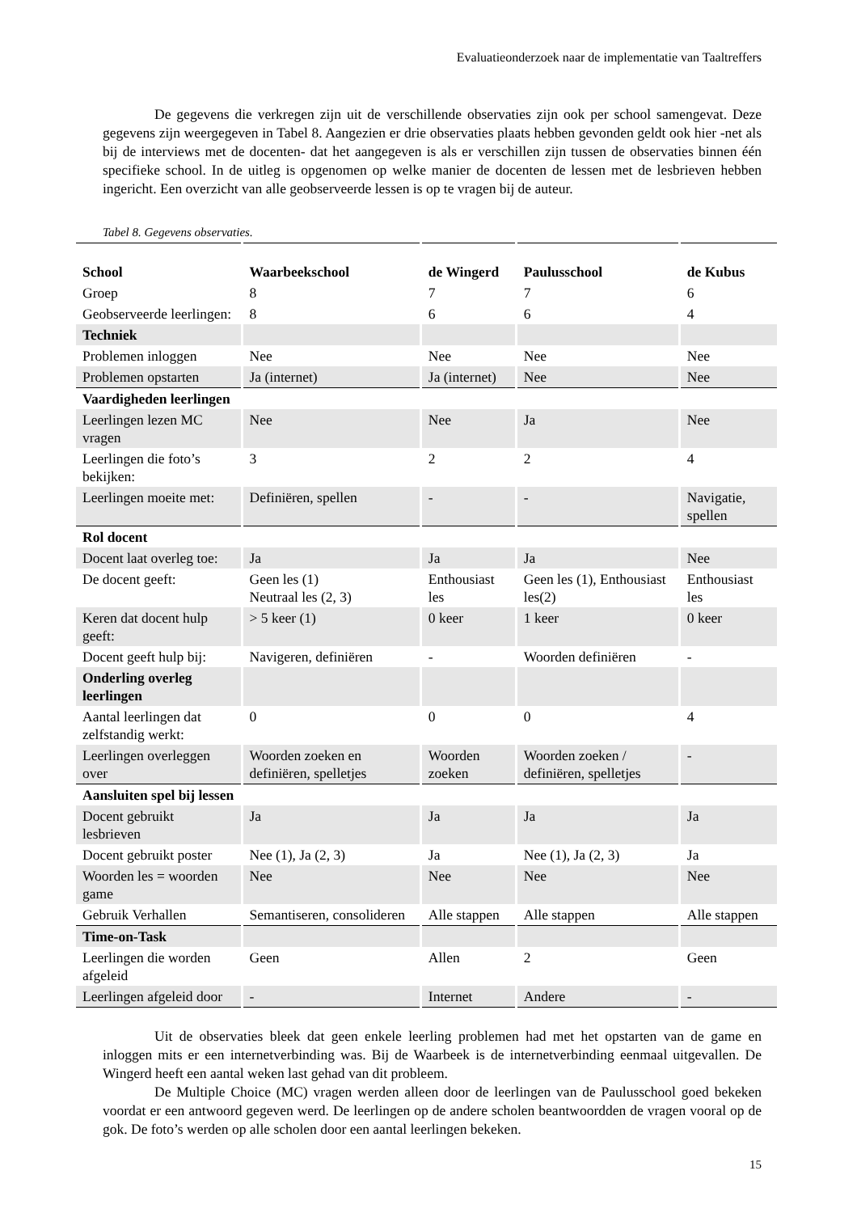Evaluatieonderzoek naar de implementatie van Taaltreffers
De gegevens die verkregen zijn uit de verschillende observaties zijn ook per school samengevat. Deze gegevens zijn weergegeven in Tabel 8. Aangezien er drie observaties plaats hebben gevonden geldt ook hier -net als bij de interviews met de docenten- dat het aangegeven is als er verschillen zijn tussen de observaties binnen één specifieke school. In de uitleg is opgenomen op welke manier de docenten de lessen met de lesbrieven hebben ingericht. Een overzicht van alle geobserveerde lessen is op te vragen bij de auteur.
Tabel 8. Gegevens observaties.
| School | Waarbeekschool | de Wingerd | Paulusschool | de Kubus |
| --- | --- | --- | --- | --- |
| Groep | 8 | 7 | 7 | 6 |
| Geobserveerde leerlingen: | 8 | 6 | 6 | 4 |
| Techniek | | | | |
| Problemen inloggen | Nee | Nee | Nee | Nee |
| Problemen opstarten | Ja (internet) | Ja (internet) | Nee | Nee |
| Vaardigheden leerlingen | | | | |
| Leerlingen lezen MC vragen | Nee | Nee | Ja | Nee |
| Leerlingen die foto’s bekijken: | 3 | 2 | 2 | 4 |
| Leerlingen moeite met: | Definiëren, spellen | - | - | Navigatie, spellen |
| Rol docent | | | | |
| Docent laat overleg toe: | Ja | Ja | Ja | Nee |
| De docent geeft: | Geen les (1) Neutraal les (2, 3) | Enthousiast les | Geen les (1), Enthousiast les(2) | Enthousiast les |
| Keren dat docent hulp geeft: | > 5 keer (1) | 0 keer | 1 keer | 0 keer |
| Docent geeft hulp bij: | Navigeren, definiëren | - | Woorden definiëren | - |
| Onderling overleg leerlingen | | | | |
| Aantal leerlingen dat zelfstandig werkt: | 0 | 0 | 0 | 4 |
| Leerlingen overleggen over | Woorden zoeken en definiëren, spelletjes | Woorden zoeken | Woorden zoeken / definiëren, spelletjes | - |
| Aansluiten spel bij lessen | | | | |
| Docent gebruikt lesbrieven | Ja | Ja | Ja | Ja |
| Docent gebruikt poster | Nee (1), Ja (2, 3) | Ja | Nee (1), Ja (2, 3) | Ja |
| Woorden les = woorden game | Nee | Nee | Nee | Nee |
| Gebruik Verhallen | Semantiseren, consolideren | Alle stappen | Alle stappen | Alle stappen |
| Time-on-Task | | | | |
| Leerlingen die worden afgeleid | Geen | Allen | 2 | Geen |
| Leerlingen afgeleid door | - | Internet | Andere | - |
Uit de observaties bleek dat geen enkele leerling problemen had met het opstarten van de game en inloggen mits er een internetverbinding was. Bij de Waarbeek is de internetverbinding eenmaal uitgevallen. De Wingerd heeft een aantal weken last gehad van dit probleem.
De Multiple Choice (MC) vragen werden alleen door de leerlingen van de Paulusschool goed bekeken voordat er een antwoord gegeven werd. De leerlingen op de andere scholen beantwoordden de vragen vooral op de gok. De foto’s werden op alle scholen door een aantal leerlingen bekeken.
15